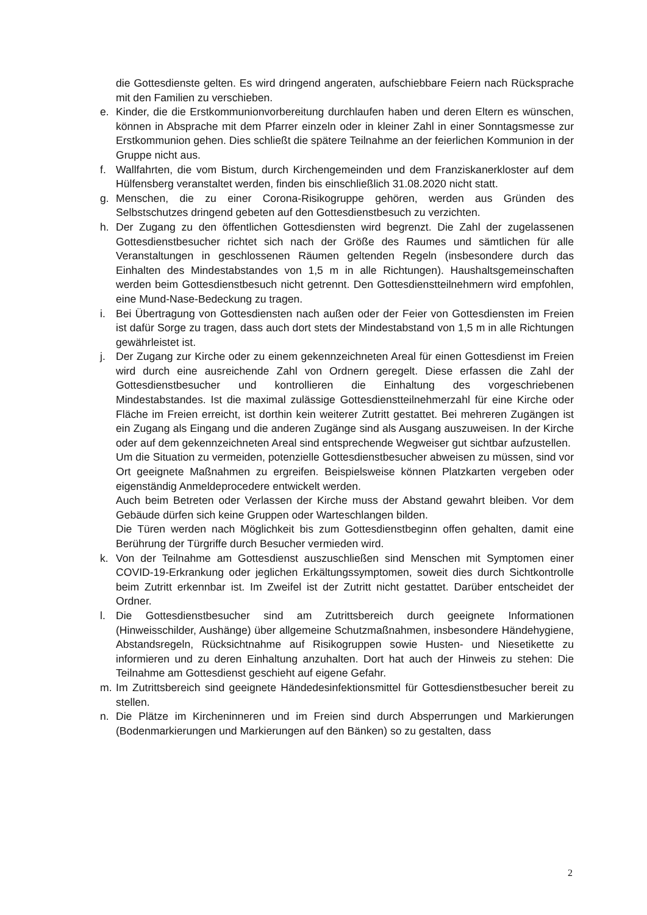die Gottesdienste gelten. Es wird dringend angeraten, aufschiebbare Feiern nach Rücksprache mit den Familien zu verschieben.
e. Kinder, die die Erstkommunionvorbereitung durchlaufen haben und deren Eltern es wünschen, können in Absprache mit dem Pfarrer einzeln oder in kleiner Zahl in einer Sonntagsmesse zur Erstkommunion gehen. Dies schließt die spätere Teilnahme an der feierlichen Kommunion in der Gruppe nicht aus.
f. Wallfahrten, die vom Bistum, durch Kirchengemeinden und dem Franziskanerkloster auf dem Hülfensberg veranstaltet werden, finden bis einschließlich 31.08.2020 nicht statt.
g. Menschen, die zu einer Corona-Risikogruppe gehören, werden aus Gründen des Selbstschutzes dringend gebeten auf den Gottesdienstbesuch zu verzichten.
h. Der Zugang zu den öffentlichen Gottesdiensten wird begrenzt. Die Zahl der zugelassenen Gottesdienstbesucher richtet sich nach der Größe des Raumes und sämtlichen für alle Veranstaltungen in geschlossenen Räumen geltenden Regeln (insbesondere durch das Einhalten des Mindestabstandes von 1,5 m in alle Richtungen). Haushaltsgemeinschaften werden beim Gottesdienstbesuch nicht getrennt. Den Gottesdienstteilnehmern wird empfohlen, eine Mund-Nase-Bedeckung zu tragen.
i. Bei Übertragung von Gottesdiensten nach außen oder der Feier von Gottesdiensten im Freien ist dafür Sorge zu tragen, dass auch dort stets der Mindestabstand von 1,5 m in alle Richtungen gewährleistet ist.
j. Der Zugang zur Kirche oder zu einem gekennzeichneten Areal für einen Gottesdienst im Freien wird durch eine ausreichende Zahl von Ordnern geregelt. Diese erfassen die Zahl der Gottesdienstbesucher und kontrollieren die Einhaltung des vorgeschriebenen Mindestabstandes. Ist die maximal zulässige Gottesdienstteilnehmerzahl für eine Kirche oder Fläche im Freien erreicht, ist dorthin kein weiterer Zutritt gestattet. Bei mehreren Zugängen ist ein Zugang als Eingang und die anderen Zugänge sind als Ausgang auszuweisen. In der Kirche oder auf dem gekennzeichneten Areal sind entsprechende Wegweiser gut sichtbar aufzustellen.
Um die Situation zu vermeiden, potenzielle Gottesdienstbesucher abweisen zu müssen, sind vor Ort geeignete Maßnahmen zu ergreifen. Beispielsweise können Platzkarten vergeben oder eigenständig Anmeldeprocedere entwickelt werden.
Auch beim Betreten oder Verlassen der Kirche muss der Abstand gewahrt bleiben. Vor dem Gebäude dürfen sich keine Gruppen oder Warteschlangen bilden.
Die Türen werden nach Möglichkeit bis zum Gottesdienstbeginn offen gehalten, damit eine Berührung der Türgriffe durch Besucher vermieden wird.
k. Von der Teilnahme am Gottesdienst auszuschließen sind Menschen mit Symptomen einer COVID-19-Erkrankung oder jeglichen Erkältungssymptomen, soweit dies durch Sichtkontrolle beim Zutritt erkennbar ist. Im Zweifel ist der Zutritt nicht gestattet. Darüber entscheidet der Ordner.
l. Die Gottesdienstbesucher sind am Zutrittsbereich durch geeignete Informationen (Hinweisschilder, Aushänge) über allgemeine Schutzmaßnahmen, insbesondere Händehygiene, Abstandsregeln, Rücksichtnahme auf Risikogruppen sowie Husten- und Niesetikette zu informieren und zu deren Einhaltung anzuhalten. Dort hat auch der Hinweis zu stehen: Die Teilnahme am Gottesdienst geschieht auf eigene Gefahr.
m. Im Zutrittsbereich sind geeignete Händedesinfektionsmittel für Gottesdienstbesucher bereit zu stellen.
n. Die Plätze im Kircheninneren und im Freien sind durch Absperrungen und Markierungen (Bodenmarkierungen und Markierungen auf den Bänken) so zu gestalten, dass
2